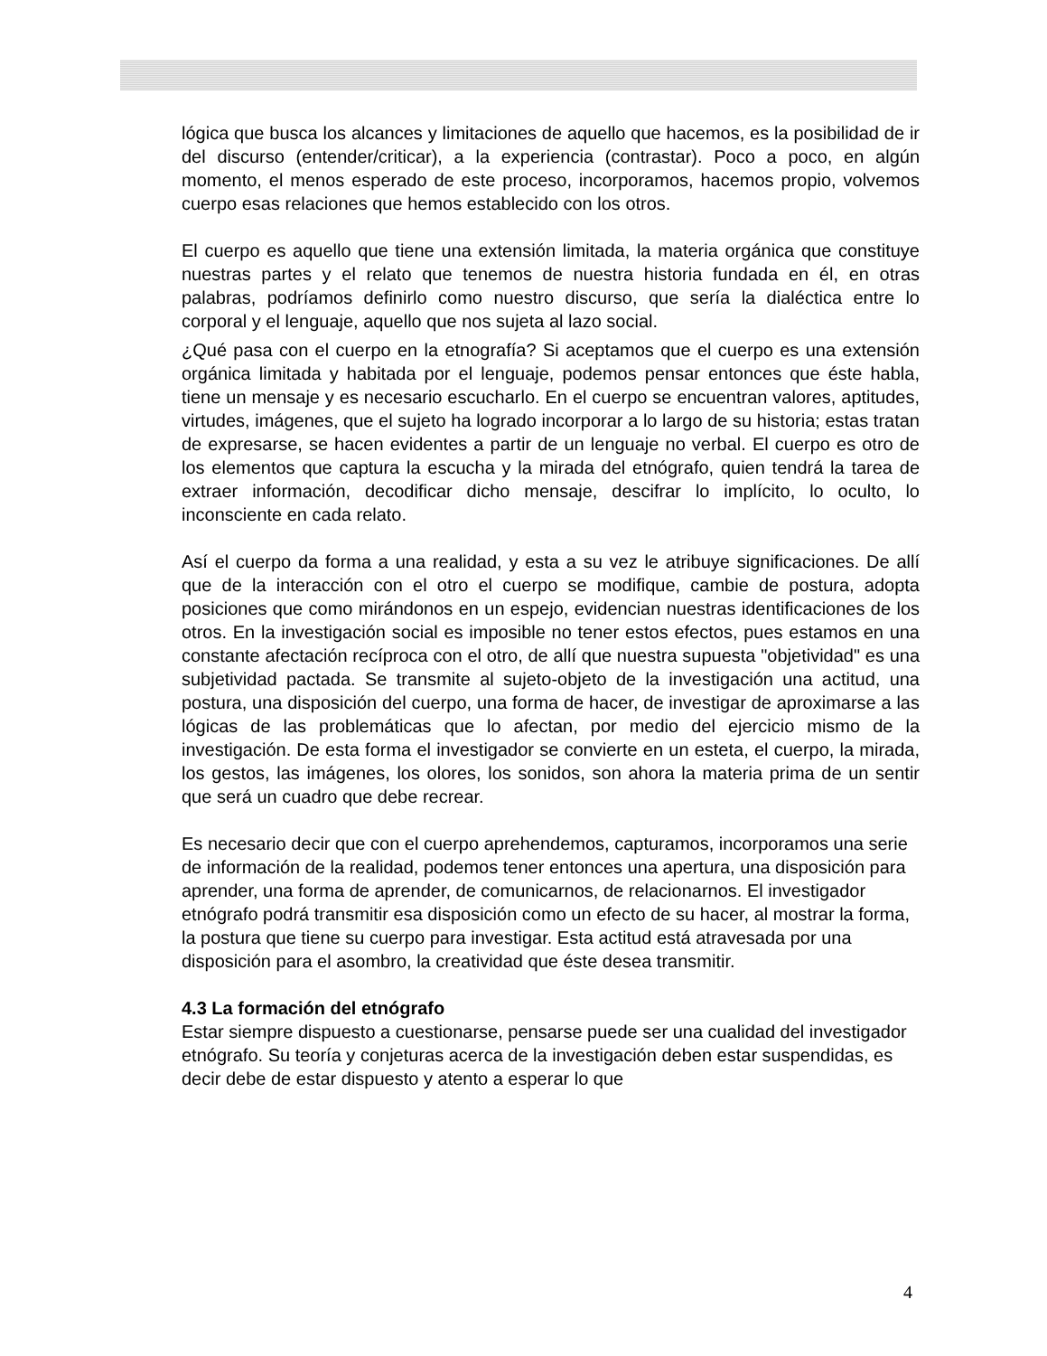lógica que busca los alcances y limitaciones de aquello que hacemos, es la posibilidad de ir del discurso (entender/criticar), a la experiencia (contrastar). Poco a poco, en algún momento, el menos esperado de este proceso, incorporamos, hacemos propio, volvemos cuerpo esas relaciones que hemos establecido con los otros.
El cuerpo es aquello que tiene una extensión limitada, la materia orgánica que constituye nuestras partes y el relato que tenemos de nuestra historia fundada en él, en otras palabras, podríamos definirlo como nuestro discurso, que sería la dialéctica entre lo corporal y el lenguaje, aquello que nos sujeta al lazo social.
¿Qué pasa con el cuerpo en la etnografía? Si aceptamos que el cuerpo es una extensión orgánica limitada y habitada por el lenguaje, podemos pensar entonces que éste habla, tiene un mensaje y es necesario escucharlo. En el cuerpo se encuentran valores, aptitudes, virtudes, imágenes, que el sujeto ha logrado incorporar a lo largo de su historia; estas tratan de expresarse, se hacen evidentes a partir de un lenguaje no verbal. El cuerpo es otro de los elementos que captura la escucha y la mirada del etnógrafo, quien tendrá la tarea de extraer información, decodificar dicho mensaje, descifrar lo implícito, lo oculto, lo inconsciente en cada relato.
Así el cuerpo da forma a una realidad, y esta a su vez le atribuye significaciones. De allí que de la interacción con el otro el cuerpo se modifique, cambie de postura, adopta posiciones que como mirándonos en un espejo, evidencian nuestras identificaciones de los otros. En la investigación social es imposible no tener estos efectos, pues estamos en una constante afectación recíproca con el otro, de allí que nuestra supuesta "objetividad" es una subjetividad pactada. Se transmite al sujeto-objeto de la investigación una actitud, una postura, una disposición del cuerpo, una forma de hacer, de investigar de aproximarse a las lógicas de las problemáticas que lo afectan, por medio del ejercicio mismo de la investigación. De esta forma el investigador se convierte en un esteta, el cuerpo, la mirada, los gestos, las imágenes, los olores, los sonidos, son ahora la materia prima de un sentir que será un cuadro que debe recrear.
Es necesario decir que con el cuerpo aprehendemos, capturamos, incorporamos una serie de información de la realidad, podemos tener entonces una apertura, una disposición para aprender, una forma de aprender, de comunicarnos, de relacionarnos. El investigador etnógrafo podrá transmitir esa disposición como un efecto de su hacer, al mostrar la forma, la postura que tiene su cuerpo para investigar. Esta actitud está atravesada por una disposición para el asombro, la creatividad que éste desea transmitir.
4.3 La formación del etnógrafo
Estar siempre dispuesto a cuestionarse, pensarse puede ser una cualidad del investigador etnógrafo. Su teoría y conjeturas acerca de la investigación deben estar suspendidas, es decir debe de estar dispuesto y atento a esperar lo que
4